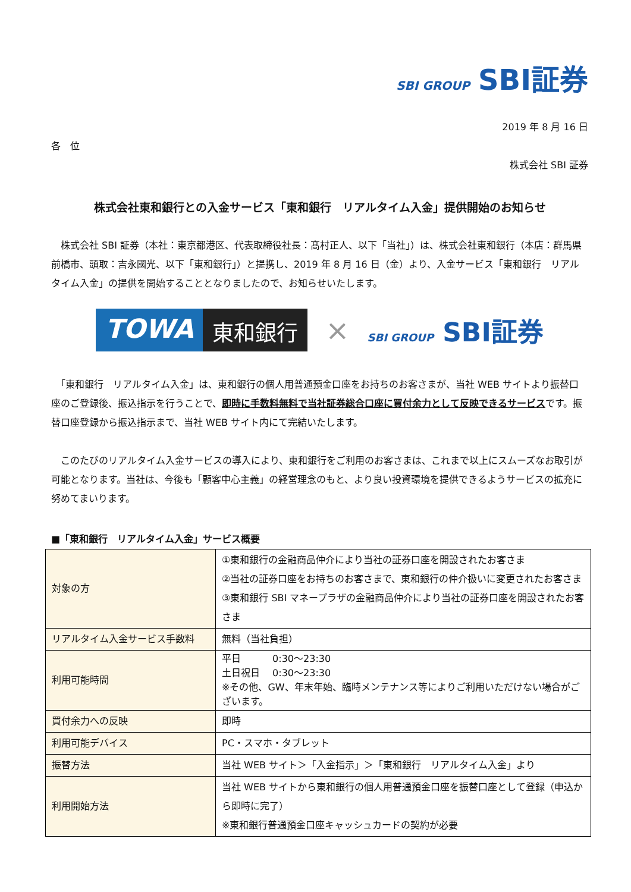SBI GROUP SBI証券
2019 年 8 月 16 日
各　位
株式会社 SBI 証券
株式会社東和銀行との入金サービス「東和銀行　リアルタイム入金」提供開始のお知らせ
　株式会社 SBI 証券（本社：東京都港区、代表取締役社長：髙村正人、以下「当社」）は、株式会社東和銀行（本店：群馬県前橋市、頭取：吉永國光、以下「東和銀行」）と提携し、2019 年 8 月 16 日（金）より、入金サービス「東和銀行　リアルタイム入金」の提供を開始することとなりましたので、お知らせいたします。
TOWA 東和銀行
× SBI GROUP SBI証券
　「東和銀行　リアルタイム入金」は、東和銀行の個人用普通預金口座をお持ちのお客さまが、当社 WEB サイトより振替口座のご登録後、振込指示を行うことで、即時に手数料無料で当社証券総合口座に買付余力として反映できるサービスです。振替口座登録から振込指示まで、当社 WEB サイト内にて完結いたします。
　このたびのリアルタイム入金サービスの導入により、東和銀行をご利用のお客さまは、これまで以上にスムーズなお取引が可能となります。当社は、今後も「顧客中心主義」の経営理念のもと、より良い投資環境を提供できるようサービスの拡充に努めてまいります。
■「東和銀行　リアルタイム入金」サービス概要
| 対象の方 | ①東和銀行の金融商品仲介により当社の証券口座を開設されたお客さま ②当社の証券口座をお持ちのお客さまで、東和銀行の仲介扱いに変更されたお客さま ③東和銀行 SBI マネープラザの金融商品仲介により当社の証券口座を開設されたお客さま |
| リアルタイム入金サービス手数料 | 無料（当社負担） |
| 利用可能時間 | 平日 0:30～23:30 土日祝日 0:30～23:30 ※その他、GW、年末年始、臨時メンテナンス等によりご利用いただけない場合がございます。 |
| 買付余力への反映 | 即時 |
| 利用可能デバイス | PC・スマホ・タブレット |
| 振替方法 | 当社 WEB サイト＞「入金指示」＞「東和銀行 リアルタイム入金」より |
| 利用開始方法 | 当社 WEB サイトから東和銀行の個人用普通預金口座を振替口座として登録（申込から即時に完了） ※東和銀行普通預金口座キャッシュカードの契約が必要 |